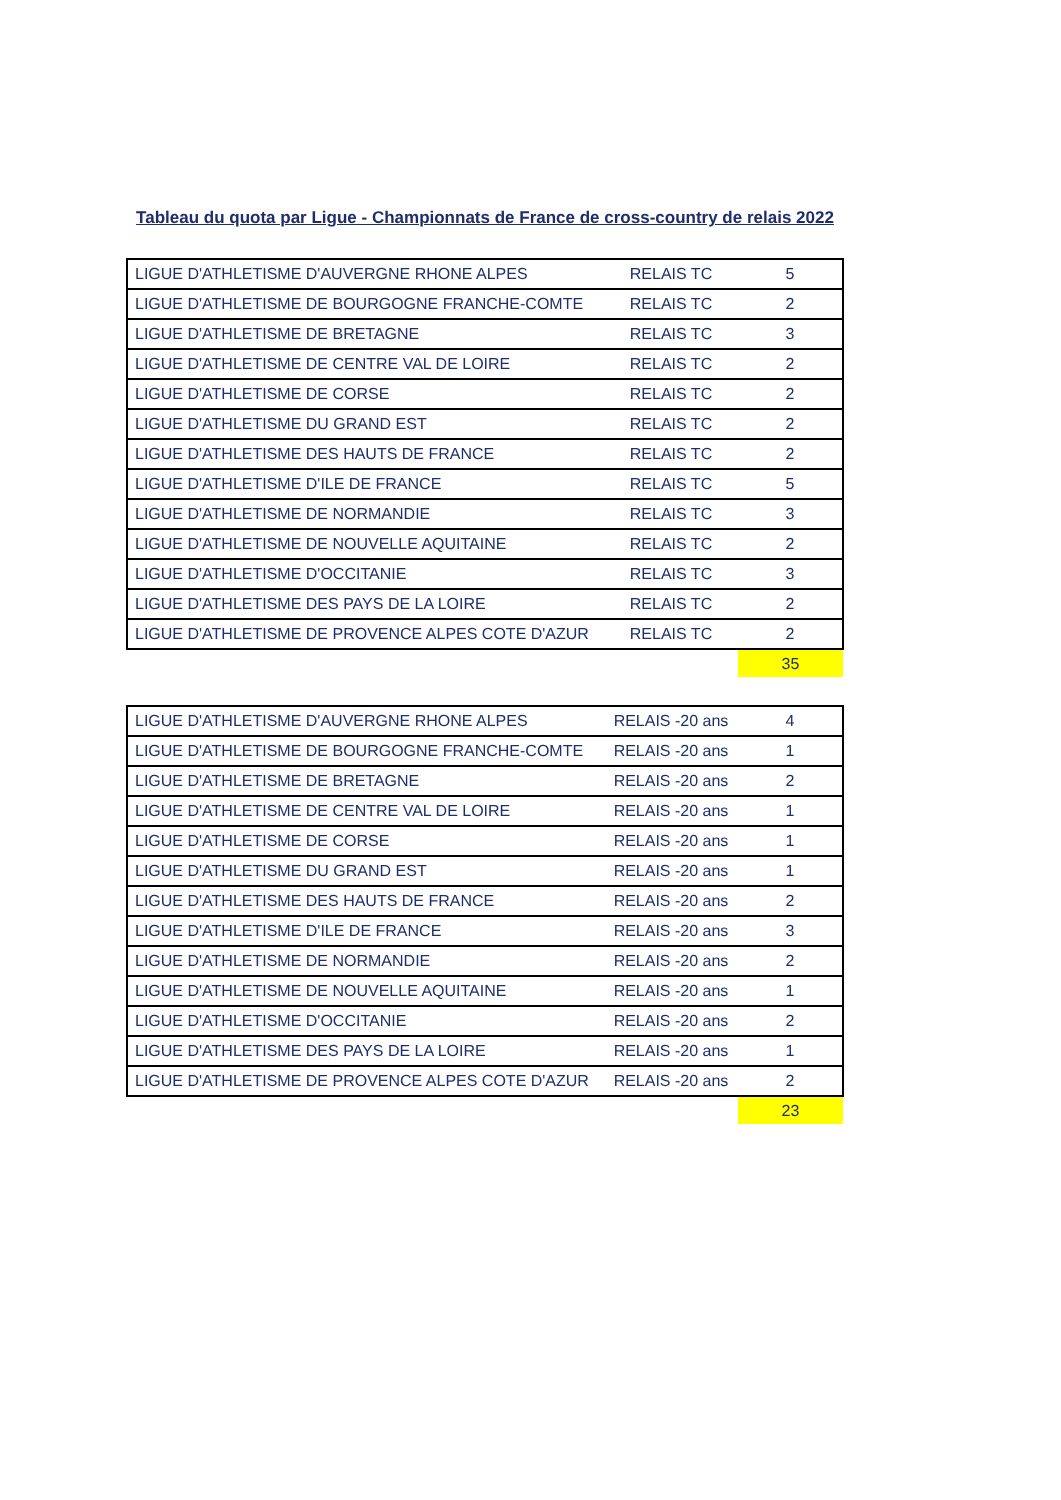Tableau du quota par Ligue - Championnats de France de cross-country de relais 2022
| LIGUE D'ATHLETISME D'AUVERGNE RHONE ALPES | RELAIS TC | 5 |
| LIGUE D'ATHLETISME DE BOURGOGNE FRANCHE-COMTE | RELAIS TC | 2 |
| LIGUE D'ATHLETISME DE BRETAGNE | RELAIS TC | 3 |
| LIGUE D'ATHLETISME DE CENTRE VAL DE LOIRE | RELAIS TC | 2 |
| LIGUE D'ATHLETISME DE CORSE | RELAIS TC | 2 |
| LIGUE D'ATHLETISME DU GRAND EST | RELAIS TC | 2 |
| LIGUE D'ATHLETISME DES HAUTS DE FRANCE | RELAIS TC | 2 |
| LIGUE D'ATHLETISME D'ILE DE FRANCE | RELAIS TC | 5 |
| LIGUE D'ATHLETISME DE NORMANDIE | RELAIS TC | 3 |
| LIGUE D'ATHLETISME DE NOUVELLE AQUITAINE | RELAIS TC | 2 |
| LIGUE D'ATHLETISME D'OCCITANIE | RELAIS TC | 3 |
| LIGUE D'ATHLETISME DES PAYS DE LA LOIRE | RELAIS TC | 2 |
| LIGUE D'ATHLETISME DE PROVENCE ALPES COTE D'AZUR | RELAIS TC | 2 |
| | | 35 |
| LIGUE D'ATHLETISME D'AUVERGNE RHONE ALPES | RELAIS -20 ans | 4 |
| LIGUE D'ATHLETISME DE BOURGOGNE FRANCHE-COMTE | RELAIS -20 ans | 1 |
| LIGUE D'ATHLETISME DE BRETAGNE | RELAIS -20 ans | 2 |
| LIGUE D'ATHLETISME DE CENTRE VAL DE LOIRE | RELAIS -20 ans | 1 |
| LIGUE D'ATHLETISME DE CORSE | RELAIS -20 ans | 1 |
| LIGUE D'ATHLETISME DU GRAND EST | RELAIS -20 ans | 1 |
| LIGUE D'ATHLETISME DES HAUTS DE FRANCE | RELAIS -20 ans | 2 |
| LIGUE D'ATHLETISME D'ILE DE FRANCE | RELAIS -20 ans | 3 |
| LIGUE D'ATHLETISME DE NORMANDIE | RELAIS -20 ans | 2 |
| LIGUE D'ATHLETISME DE NOUVELLE AQUITAINE | RELAIS -20 ans | 1 |
| LIGUE D'ATHLETISME D'OCCITANIE | RELAIS -20 ans | 2 |
| LIGUE D'ATHLETISME DES PAYS DE LA LOIRE | RELAIS -20 ans | 1 |
| LIGUE D'ATHLETISME DE PROVENCE ALPES COTE D'AZUR | RELAIS -20 ans | 2 |
| | | 23 |